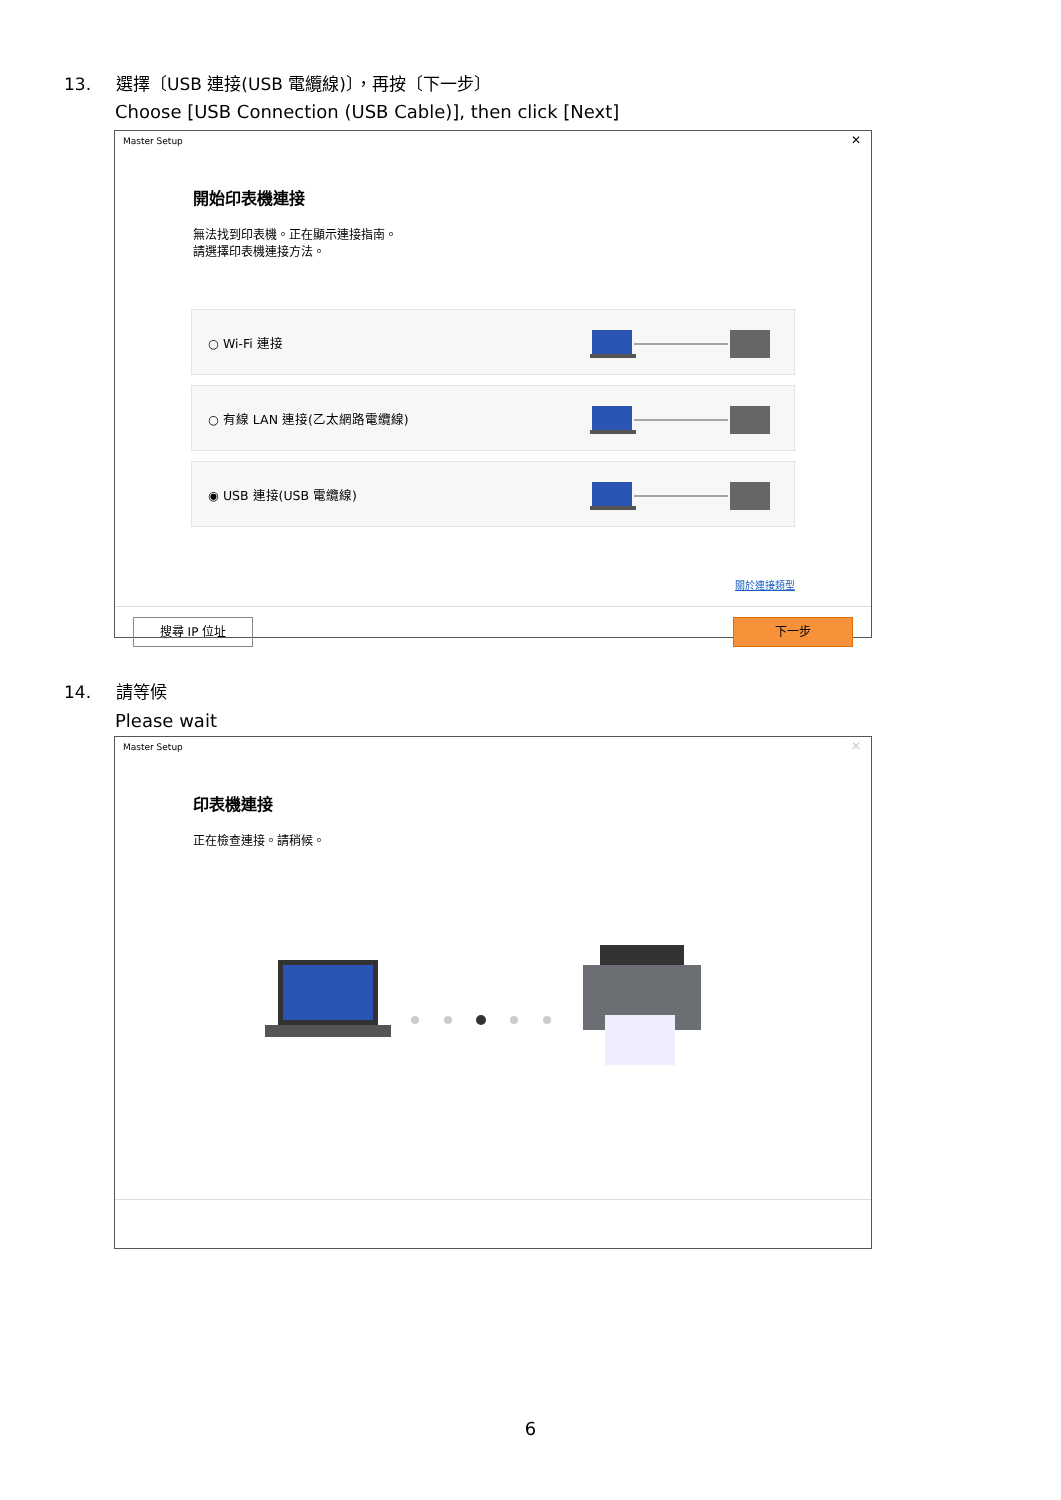13. 選擇〔USB 連接(USB 電纜線)〕，再按〔下一步〕
Choose [USB Connection (USB Cable)], then click [Next]
Master Setup ✕
開始印表機連接
無法找到印表機。正在顯示連接指南。
請選擇印表機連接方法。
○ Wi-Fi 連接
○ 有線 LAN 連接(乙太網路電纜線)
◉ USB 連接(USB 電纜線)
關於連接類型
搜尋 IP 位址 下一步
14. 請等候
Please wait
Master Setup ✕
印表機連接
正在檢查連接。請稍候。
6